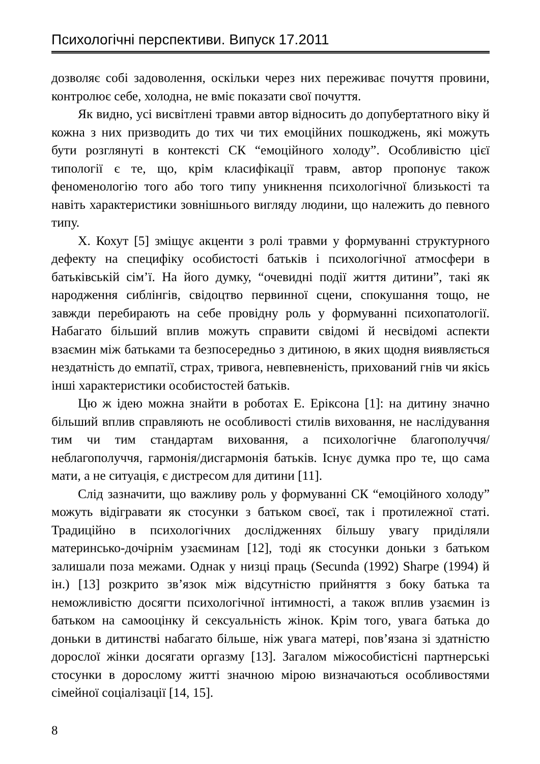Психологічні перспективи. Випуск 17.2011
дозволяє собі задоволення, оскільки через них переживає почуття провини, контролює себе, холодна, не вміє показати свої почуття.
Як видно, усі висвітлені травми автор відносить до допубертатного віку й кожна з них призводить до тих чи тих емоційних пошкоджень, які можуть бути розглянуті в контексті СК “емоційного холоду”. Особливістю цієї типології є те, що, крім класифікації травм, автор пропонує також феноменологію того або того типу уникнення психологічної близькості та навіть характеристики зовнішнього вигляду людини, що належить до певного типу.
Х. Кохут [5] зміщує акценти з ролі травми у формуванні структурного дефекту на специфіку особистості батьків і психологічної атмосфери в батьківській сім’ї. На його думку, “очевидні події життя дитини”, такі як народження сиблінгів, свідоцтво первинної сцени, спокушання тощо, не завжди перебирають на себе провідну роль у формуванні психопатології. Набагато більший вплив можуть справити свідомі й несвідомі аспекти взаємин між батьками та безпосередньо з дитиною, в яких щодня виявляється нездатність до емпатії, страх, тривога, невпевненість, прихований гнів чи якісь інші характеристики особистостей батьків.
Цю ж ідею можна знайти в роботах Е. Еріксона [1]: на дитину значно більший вплив справляють не особливості стилів виховання, не наслідування тим чи тим стандартам виховання, а психологічне благополуччя/неблагополуччя, гармонія/дисгармонія батьків. Існує думка про те, що сама мати, а не ситуація, є дистресом для дитини [11].
Слід зазначити, що важливу роль у формуванні СК “емоційного холоду” можуть відігравати як стосунки з батьком своєї, так і протилежної статі. Традиційно в психологічних дослідженнях більшу увагу приділяли материнсько-дочірнім узаєминам [12], тоді як стосунки доньки з батьком залишали поза межами. Однак у низці праць (Secunda (1992) Sharpe (1994) й ін.) [13] розкрито зв’язок між відсутністю прийняття з боку батька та неможливістю досягти психологічної інтимності, а також вплив узаємин із батьком на самооцінку й сексуальність жінок. Крім того, увага батька до доньки в дитинстві набагато більше, ніж увага матері, пов’язана зі здатністю дорослої жінки досягати оргазму [13]. Загалом міжособистісні партнерські стосунки в дорослому житті значною мірою визначаються особливостями сімейної соціалізації [14, 15].
8